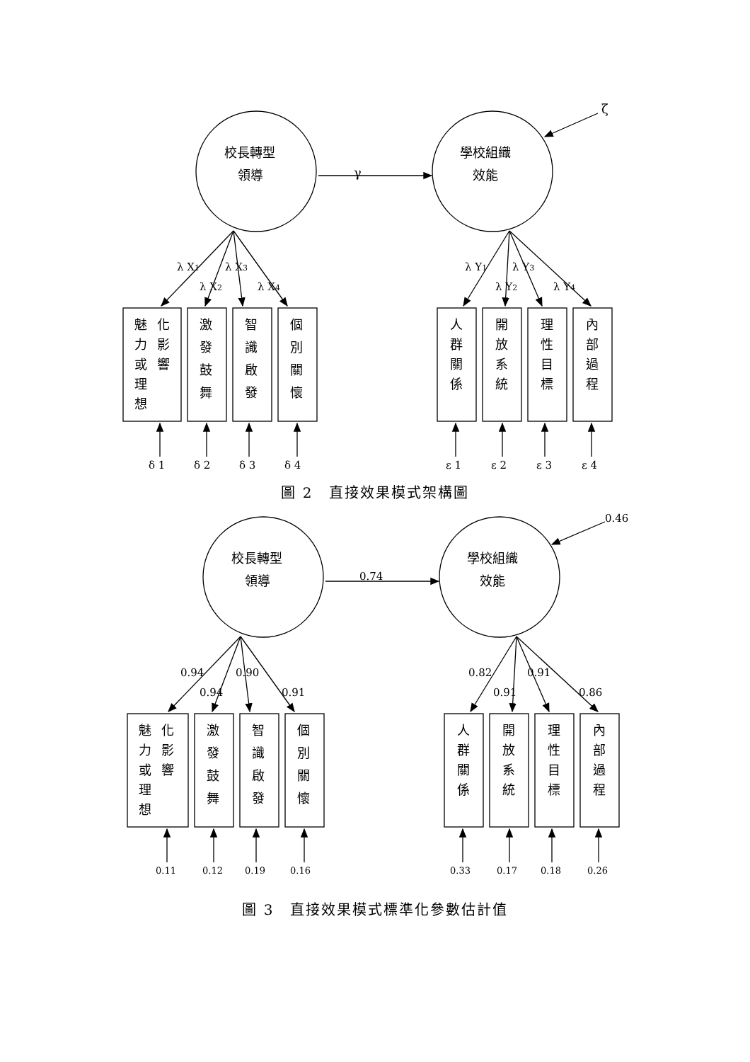校長轉型
領導
學校組織
效能
γ
ζ
魅
化
力
影
或
響
理
想
激
發
鼓
舞
智
識
啟
發
個
別
關
懷
人
群
關
係
開
放
系
統
理
性
目
標
內
部
過
程
λ X1
λ X3
λ X2
λ X4
λ Y1
λ Y3
λ Y2
λ Y4
δ 1
δ 2
δ 3
δ 4
ε 1
ε 2
ε 3
ε 4
圖 2　直接效果模式架構圖
校長轉型
領導
學校組織
效能
魅
化
力
影
或
響
理
想
激
發
鼓
舞
智
識
啟
發
個
別
關
懷
人
群
關
係
開
放
系
統
理
性
目
標
內
部
過
程
0.46
0.74
0.94
0.90
0.94
0.91
0.82
0.91
0.91
0.86
0.11
0.12
0.19
0.16
0.33
0.17
0.18
0.26
圖 3　直接效果模式標準化參數估計值